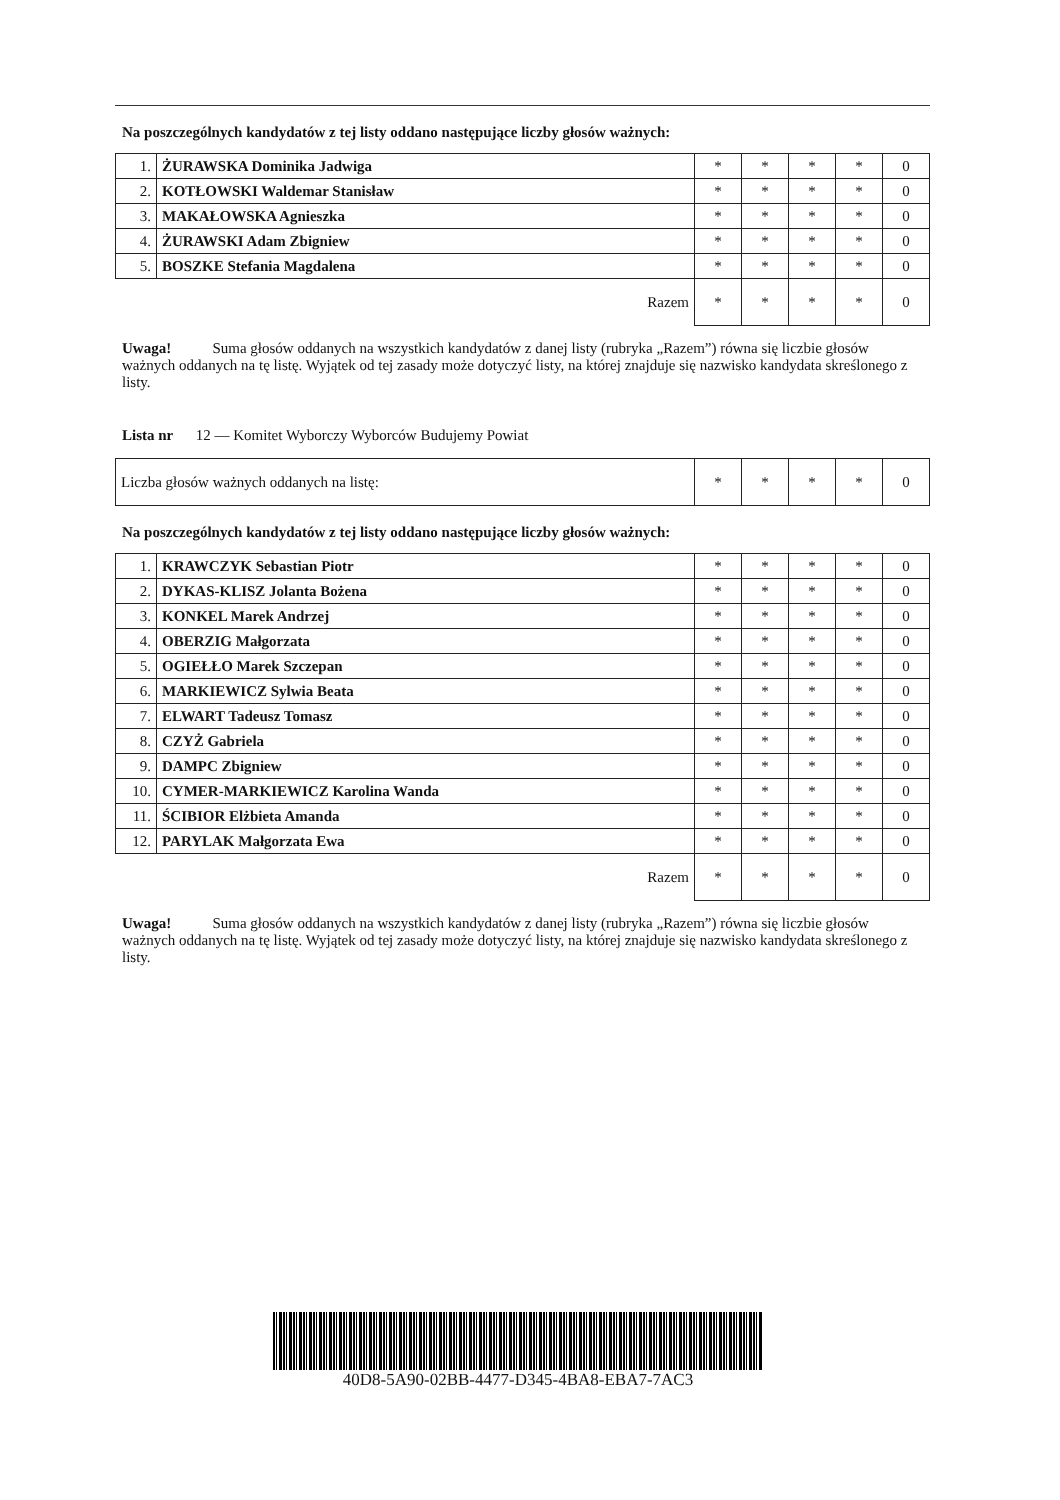Na poszczególnych kandydatów z tej listy oddano następujące liczby głosów ważnych:
| 1. | ŻURAWSKA Dominika Jadwiga | * | * | * | * | 0 |
| 2. | KOTŁOWSKI Waldemar Stanisław | * | * | * | * | 0 |
| 3. | MAKAŁOWSKA Agnieszka | * | * | * | * | 0 |
| 4. | ŻURAWSKI Adam Zbigniew | * | * | * | * | 0 |
| 5. | BOSZKE Stefania Magdalena | * | * | * | * | 0 |
| Razem | | * | * | * | * | 0 |
Uwaga! Suma głosów oddanych na wszystkich kandydatów z danej listy (rubryka „Razem”) równa się liczbie głosów ważnych oddanych na tę listę. Wyjątek od tej zasady może dotyczyć listy, na której znajduje się nazwisko kandydata skreślonego z listy.
Lista nr 12 — Komitet Wyborczy Wyborców Budujemy Powiat
| Liczba głosów ważnych oddanych na listę: | * | * | * | * | 0 |
Na poszczególnych kandydatów z tej listy oddano następujące liczby głosów ważnych:
| 1. | KRAWCZYK Sebastian Piotr | * | * | * | * | 0 |
| 2. | DYKAS-KLISZ Jolanta Bożena | * | * | * | * | 0 |
| 3. | KONKEL Marek Andrzej | * | * | * | * | 0 |
| 4. | OBERZIG Małgorzata | * | * | * | * | 0 |
| 5. | OGIEŁŁO Marek Szczepan | * | * | * | * | 0 |
| 6. | MARKIEWICZ Sylwia Beata | * | * | * | * | 0 |
| 7. | ELWART Tadeusz Tomasz | * | * | * | * | 0 |
| 8. | CZYŻ Gabriela | * | * | * | * | 0 |
| 9. | DAMPC Zbigniew | * | * | * | * | 0 |
| 10. | CYMER-MARKIEWICZ Karolina Wanda | * | * | * | * | 0 |
| 11. | ŚCIBIOR Elżbieta Amanda | * | * | * | * | 0 |
| 12. | PARYLAK Małgorzata Ewa | * | * | * | * | 0 |
| Razem | | * | * | * | * | 0 |
Uwaga! Suma głosów oddanych na wszystkich kandydatów z danej listy (rubryka „Razem”) równa się liczbie głosów ważnych oddanych na tę listę. Wyjątek od tej zasady może dotyczyć listy, na której znajduje się nazwisko kandydata skreślonego z listy.
40D8-5A90-02BB-4477-D345-4BA8-EBA7-7AC3